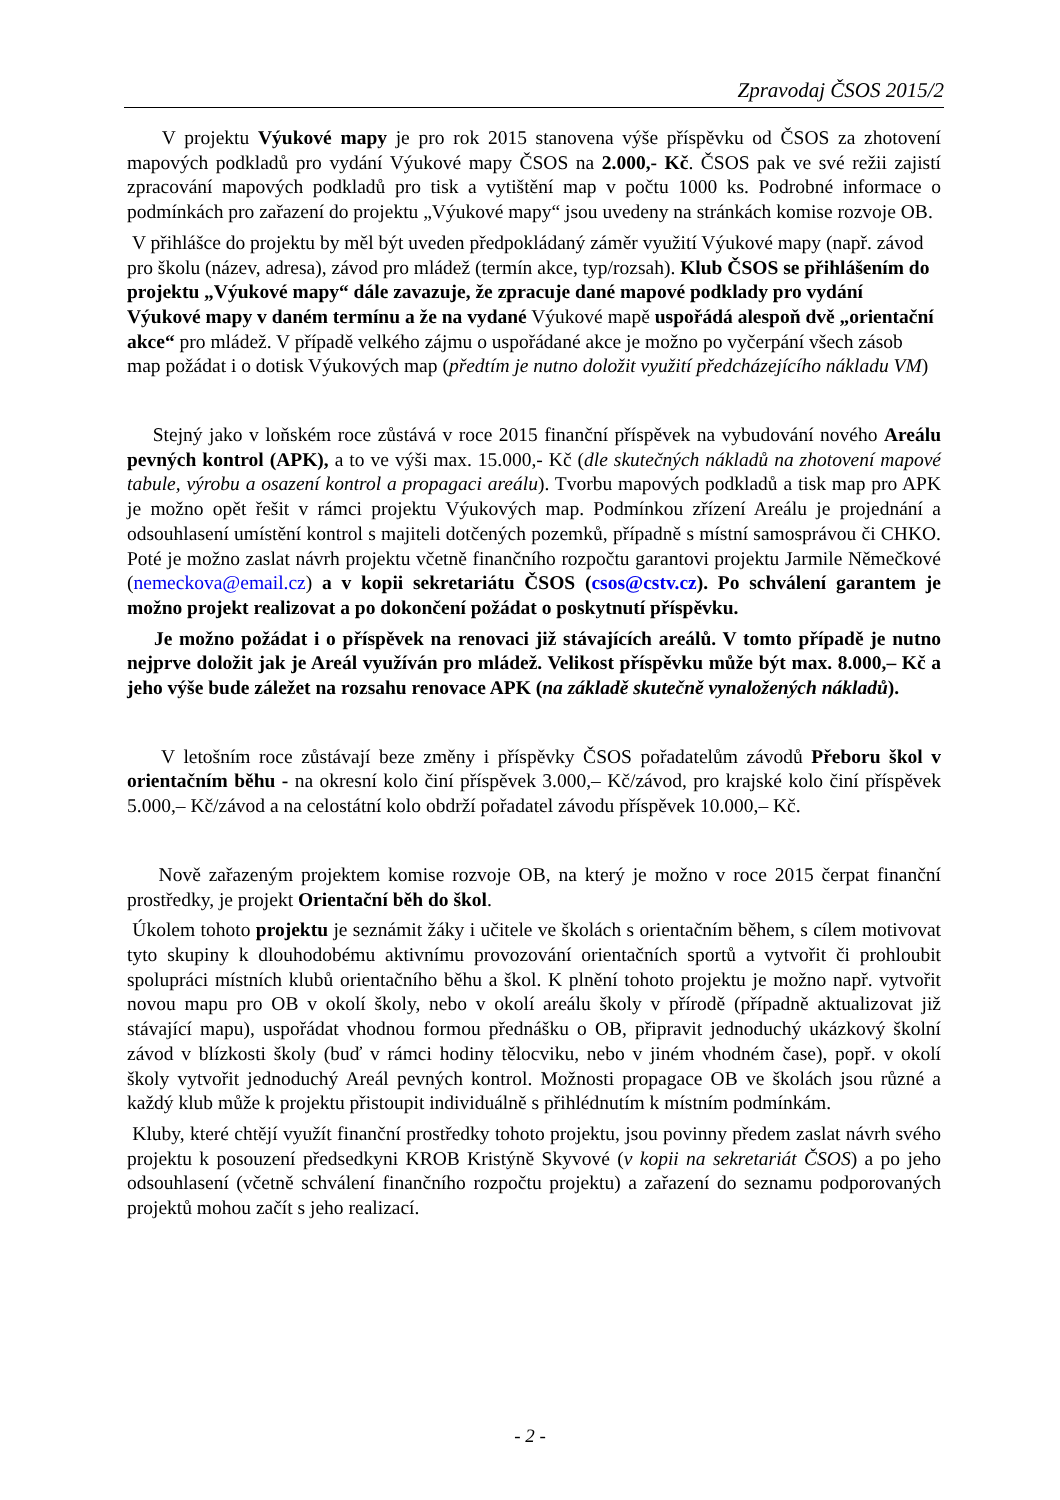Zpravodaj ČSOS 2015/2
V projektu Výukové mapy je pro rok 2015 stanovena výše příspěvku od ČSOS za zhotovení mapových podkladů pro vydání Výukové mapy ČSOS na 2.000,- Kč. ČSOS pak ve své režii zajistí zpracování mapových podkladů pro tisk a vytištění map v počtu 1000 ks. Podrobné informace o podmínkách pro zařazení do projektu „Výukové mapy“ jsou uvedeny na stránkách komise rozvoje OB.
V přihlášce do projektu by měl být uveden předpokládaný záměr využití Výukové mapy (např. závod pro školu (název, adresa), závod pro mládež (termín akce, typ/rozsah). Klub ČSOS se přihlášením do projektu „Výukové mapy“ dále zavazuje, že zpracuje dané mapové podklady pro vydání Výukové mapy v daném termínu a že na vydané Výukové mapě uspořádá alespoň dvě „orientační akce“ pro mládež. V případě velkého zájmu o uspořádané akce je možno po vyčerpání všech zásob map požádat i o dotisk Výukových map (předtím je nutno doložit využití předcházejícího nákladu VM)
Stejný jako v loňském roce zůstává v roce 2015 finanční příspěvek na vybudování nového Areálu pevných kontrol (APK), a to ve výši max. 15.000,- Kč (dle skutečných nákladů na zhotovení mapové tabule, výrobu a osazení kontrol a propagaci areálu). Tvorbu mapových podkladů a tisk map pro APK je možno opět řešit v rámci projektu Výukových map. Podmínkou zřízení Areálu je projednání a odsouhlasení umístění kontrol s majiteli dotčených pozemků, případně s místní samosprávou či CHKO. Poté je možno zaslat návrh projektu včetně finančního rozpočtu garantovi projektu Jarmile Němečkové (nemeckova@email.cz) a v kopii sekretariátu ČSOS (csos@cstv.cz). Po schválení garantem je možno projekt realizovat a po dokončení požádat o poskytnutí příspěvku.
Je možno požádat i o příspěvek na renovaci již stávajících areálů. V tomto případě je nutno nejprve doložit jak je Areál využíván pro mládež. Velikost příspěvku může být max. 8.000,– Kč a jeho výše bude záležet na rozsahu renovace APK (na základě skutečně vynaložených nákladů).
V letošním roce zůstávají beze změny i příspěvky ČSOS pořadatelům závodů Přeboru škol v orientačním běhu - na okresní kolo činí příspěvek 3.000,– Kč/závod, pro krajské kolo činí příspěvek 5.000,– Kč/závod a na celostátní kolo obdrží pořadatel závodu příspěvek 10.000,– Kč.
Nově zařazeným projektem komise rozvoje OB, na který je možno v roce 2015 čerpat finanční prostředky, je projekt Orientační běh do škol.
Úkolem tohoto projektu je seznámit žáky i učitele ve školách s orientačním během, s cílem motivovat tyto skupiny k dlouhodobému aktivnímu provozování orientačních sportů a vytvořit či prohloubit spolupráci místních klubů orientačního běhu a škol. K plnění tohoto projektu je možno např. vytvořit novou mapu pro OB v okolí školy, nebo v okolí areálu školy v přírodě (případně aktualizovat již stávající mapu), uspořádat vhodnou formou přednášku o OB, připravit jednoduchý ukázkový školní závod v blízkosti školy (buď v rámci hodiny tělocviku, nebo v jiném vhodném čase), popř. v okolí školy vytvořit jednoduchý Areál pevných kontrol. Možnosti propagace OB ve školách jsou různé a každý klub může k projektu přistoupit individuálně s přihlédnutím k místním podmínkám.
Kluby, které chtějí využít finanční prostředky tohoto projektu, jsou povinny předem zaslat návrh svého projektu k posouzení předsedkyni KROB Kristýně Skyvové (v kopii na sekretariát ČSOS) a po jeho odsouhlasení (včetně schválení finančního rozpočtu projektu) a zařazení do seznamu podporovaných projektů mohou začít s jeho realizací.
- 2 -